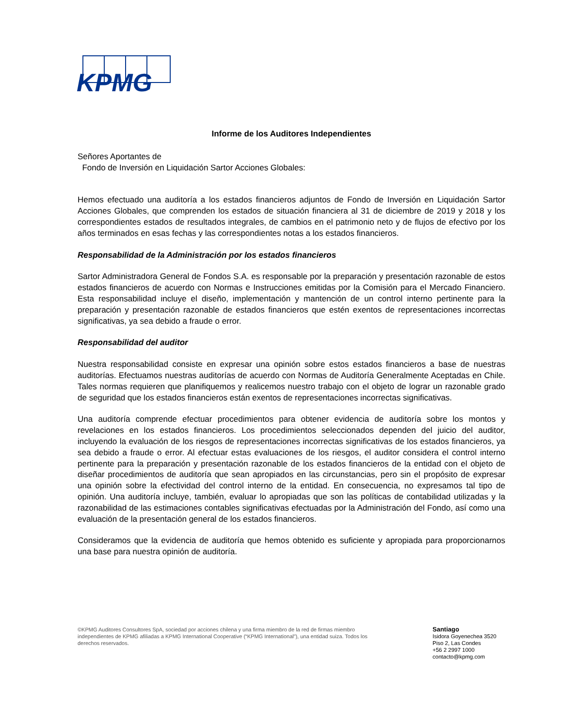KPMG
Informe de los Auditores Independientes
Señores Aportantes de
Fondo de Inversión en Liquidación Sartor Acciones Globales:
Hemos efectuado una auditoría a los estados financieros adjuntos de Fondo de Inversión en Liquidación Sartor Acciones Globales, que comprenden los estados de situación financiera al 31 de diciembre de 2019 y 2018 y los correspondientes estados de resultados integrales, de cambios en el patrimonio neto y de flujos de efectivo por los años terminados en esas fechas y las correspondientes notas a los estados financieros.
Responsabilidad de la Administración por los estados financieros
Sartor Administradora General de Fondos S.A. es responsable por la preparación y presentación razonable de estos estados financieros de acuerdo con Normas e Instrucciones emitidas por la Comisión para el Mercado Financiero. Esta responsabilidad incluye el diseño, implementación y mantención de un control interno pertinente para la preparación y presentación razonable de estados financieros que estén exentos de representaciones incorrectas significativas, ya sea debido a fraude o error.
Responsabilidad del auditor
Nuestra responsabilidad consiste en expresar una opinión sobre estos estados financieros a base de nuestras auditorías. Efectuamos nuestras auditorías de acuerdo con Normas de Auditoría Generalmente Aceptadas en Chile. Tales normas requieren que planifiquemos y realicemos nuestro trabajo con el objeto de lograr un razonable grado de seguridad que los estados financieros están exentos de representaciones incorrectas significativas.
Una auditoría comprende efectuar procedimientos para obtener evidencia de auditoría sobre los montos y revelaciones en los estados financieros. Los procedimientos seleccionados dependen del juicio del auditor, incluyendo la evaluación de los riesgos de representaciones incorrectas significativas de los estados financieros, ya sea debido a fraude o error. Al efectuar estas evaluaciones de los riesgos, el auditor considera el control interno pertinente para la preparación y presentación razonable de los estados financieros de la entidad con el objeto de diseñar procedimientos de auditoría que sean apropiados en las circunstancias, pero sin el propósito de expresar una opinión sobre la efectividad del control interno de la entidad. En consecuencia, no expresamos tal tipo de opinión. Una auditoría incluye, también, evaluar lo apropiadas que son las políticas de contabilidad utilizadas y la razonabilidad de las estimaciones contables significativas efectuadas por la Administración del Fondo, así como una evaluación de la presentación general de los estados financieros.
Consideramos que la evidencia de auditoría que hemos obtenido es suficiente y apropiada para proporcionarnos una base para nuestra opinión de auditoría.
©KPMG Auditores Consultores SpA, sociedad por acciones chilena y una firma miembro de la red de firmas miembro independientes de KPMG afiliadas a KPMG International Cooperative (“KPMG International”), una entidad suiza. Todos los derechos reservados.
Santiago
Isidora Goyenechea 3520
Piso 2, Las Condes
+56 2 2997 1000
contacto@kpmg.com